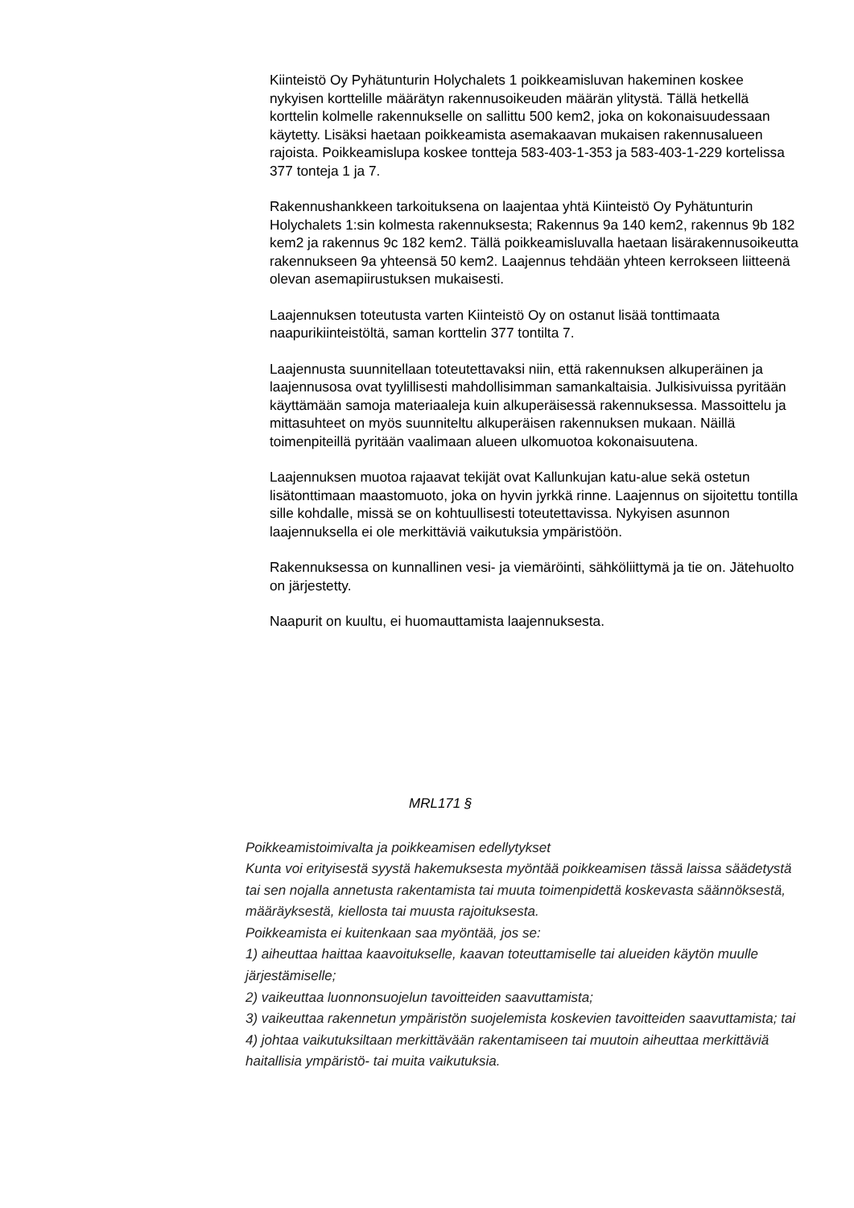Kiinteistö Oy Pyhätunturin Holychalets 1 poikkeamisluvan hakeminen koskee nykyisen korttelille määrätyn rakennusoikeuden määrän ylitystä. Tällä hetkellä korttelin kolmelle rakennukselle on sallittu 500 kem2, joka on kokonaisuudessaan käytetty. Lisäksi haetaan poikkeamista asemakaavan mukaisen rakennusalueen rajoista. Poikkeamislupa koskee tontteja 583-403-1-353 ja 583-403-1-229 kortelissa 377 tonteja 1 ja 7.
Rakennushankkeen tarkoituksena on laajentaa yhtä Kiinteistö Oy Pyhätunturin Holychalets 1:sin kolmesta rakennuksesta; Rakennus 9a 140 kem2, rakennus 9b 182 kem2 ja rakennus 9c 182 kem2. Tällä poikkeamisluvalla haetaan lisärakennusoikeutta rakennukseen 9a yhteensä 50 kem2. Laajennus tehdään yhteen kerrokseen liitteenä olevan asemapiirustuksen mukaisesti.
Laajennuksen toteutusta varten Kiinteistö Oy on ostanut lisää tonttimaata naapurikiinteistöltä, saman korttelin 377 tontilta 7.
Laajennusta suunnitellaan toteutettavaksi niin, että rakennuksen alkuperäinen ja laajennusosa ovat tyylillisesti mahdollisimman samankaltaisia. Julkisivuissa pyritään käyttämään samoja materiaaleja kuin alkuperäisessä rakennuksessa. Massoittelu ja mittasuhteet on myös suunniteltu alkuperäisen rakennuksen mukaan. Näillä toimenpiteillä pyritään vaalimaan alueen ulkomuotoa kokonaisuutena.
Laajennuksen muotoa rajaavat tekijät ovat Kallunkujan katu-alue sekä ostetun lisätonttimaan maastomuoto, joka on hyvin jyrkkä rinne. Laajennus on sijoitettu tontilla sille kohdalle, missä se on kohtuullisesti toteutettavissa. Nykyisen asunnon laajennuksella ei ole merkittäviä vaikutuksia ympäristöön.
Rakennuksessa on kunnallinen vesi- ja viemäröinti, sähköliittymä ja tie on. Jätehuolto on järjestetty.
Naapurit on kuultu, ei huomauttamista laajennuksesta.
MRL171 §
Poikkeamistoimivalta ja poikkeamisen edellytykset
Kunta voi erityisestä syystä hakemuksesta myöntää poikkeamisen tässä laissa säädetystä tai sen nojalla annetusta rakentamista tai muuta toimenpidettä koskevasta säännöksestä, määräyksestä, kiellosta tai muusta rajoituksesta.
Poikkeamista ei kuitenkaan saa myöntää, jos se:
1) aiheuttaa haittaa kaavoitukselle, kaavan toteuttamiselle tai alueiden käytön muulle järjestämiselle;
2) vaikeuttaa luonnonsuojelun tavoitteiden saavuttamista;
3) vaikeuttaa rakennetun ympäristön suojelemista koskevien tavoitteiden saavuttamista; tai
4) johtaa vaikutuksiltaan merkittävään rakentamiseen tai muutoin aiheuttaa merkittäviä haitallisia ympäristö- tai muita vaikutuksia.